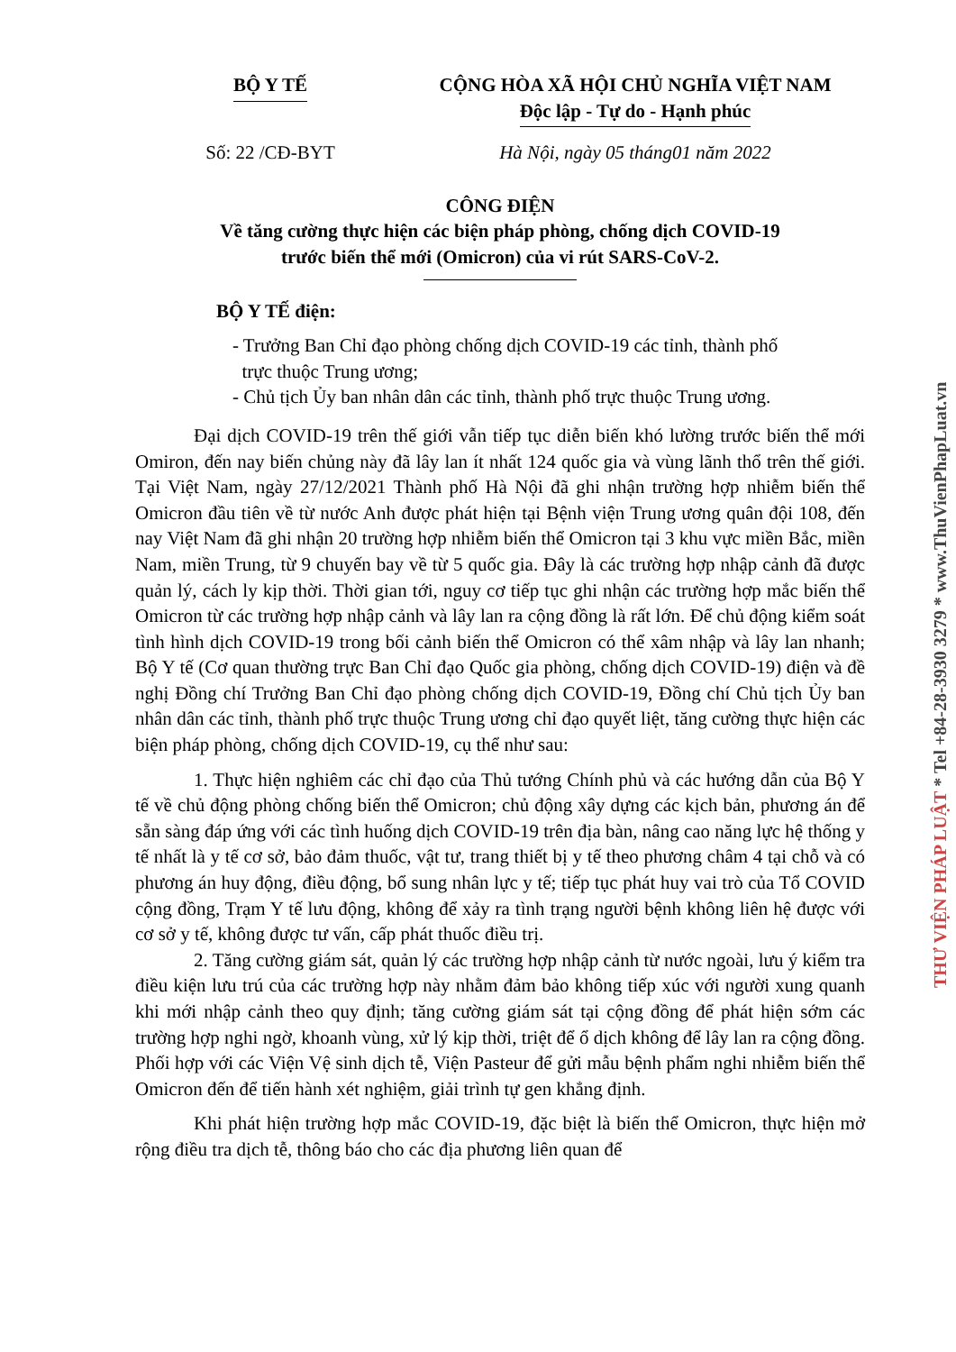BỘ Y TẾ CỘNG HÒA XÃ HỘI CHỦ NGHĨA VIỆT NAM
Độc lập - Tự do - Hạnh phúc
Số: 22 /CĐ-BYT Hà Nội, ngày 05 tháng01 năm 2022
CÔNG ĐIỆN
Về tăng cường thực hiện các biện pháp phòng, chống dịch COVID-19
trước biến thể mới (Omicron) của vi rút SARS-CoV-2.
BỘ Y TẾ điện:
- Trưởng Ban Chỉ đạo phòng chống dịch COVID-19 các tỉnh, thành phố
trực thuộc Trung ương;
- Chủ tịch Ủy ban nhân dân các tỉnh, thành phố trực thuộc Trung ương.
Đại dịch COVID-19 trên thế giới vẫn tiếp tục diễn biến khó lường trước biến thể mới Omiron, đến nay biến chủng này đã lây lan ít nhất 124 quốc gia và vùng lãnh thổ trên thế giới. Tại Việt Nam, ngày 27/12/2021 Thành phố Hà Nội đã ghi nhận trường hợp nhiễm biến thể Omicron đầu tiên về từ nước Anh được phát hiện tại Bệnh viện Trung ương quân đội 108, đến nay Việt Nam đã ghi nhận 20 trường hợp nhiễm biến thể Omicron tại 3 khu vực miền Bắc, miền Nam, miền Trung, từ 9 chuyến bay về từ 5 quốc gia. Đây là các trường hợp nhập cảnh đã được quản lý, cách ly kịp thời. Thời gian tới, nguy cơ tiếp tục ghi nhận các trường hợp mắc biến thể Omicron từ các trường hợp nhập cảnh và lây lan ra cộng đồng là rất lớn. Để chủ động kiểm soát tình hình dịch COVID-19 trong bối cảnh biến thể Omicron có thể xâm nhập và lây lan nhanh; Bộ Y tế (Cơ quan thường trực Ban Chỉ đạo Quốc gia phòng, chống dịch COVID-19) điện và đề nghị Đồng chí Trưởng Ban Chỉ đạo phòng chống dịch COVID-19, Đồng chí Chủ tịch Ủy ban nhân dân các tỉnh, thành phố trực thuộc Trung ương chỉ đạo quyết liệt, tăng cường thực hiện các biện pháp phòng, chống dịch COVID-19, cụ thể như sau:
1. Thực hiện nghiêm các chỉ đạo của Thủ tướng Chính phủ và các hướng dẫn của Bộ Y tế về chủ động phòng chống biến thể Omicron; chủ động xây dựng các kịch bản, phương án để sẵn sàng đáp ứng với các tình huống dịch COVID-19 trên địa bàn, nâng cao năng lực hệ thống y tế nhất là y tế cơ sở, bảo đảm thuốc, vật tư, trang thiết bị y tế theo phương châm 4 tại chỗ và có phương án huy động, điều động, bổ sung nhân lực y tế; tiếp tục phát huy vai trò của Tổ COVID cộng đồng, Trạm Y tế lưu động, không để xảy ra tình trạng người bệnh không liên hệ được với cơ sở y tế, không được tư vấn, cấp phát thuốc điều trị.
2. Tăng cường giám sát, quản lý các trường hợp nhập cảnh từ nước ngoài, lưu ý kiểm tra điều kiện lưu trú của các trường hợp này nhằm đảm bảo không tiếp xúc với người xung quanh khi mới nhập cảnh theo quy định; tăng cường giám sát tại cộng đồng để phát hiện sớm các trường hợp nghi ngờ, khoanh vùng, xử lý kịp thời, triệt để ổ dịch không để lây lan ra cộng đồng. Phối hợp với các Viện Vệ sinh dịch tễ, Viện Pasteur để gửi mẫu bệnh phẩm nghi nhiễm biến thể Omicron đến để tiến hành xét nghiệm, giải trình tự gen khẳng định.
Khi phát hiện trường hợp mắc COVID-19, đặc biệt là biến thể Omicron, thực hiện mở rộng điều tra dịch tễ, thông báo cho các địa phương liên quan để
THƯ VIỆN PHÁP LUẬT * Tel +84-28-3930 3279 * www.ThuVienPhapLuat.vn